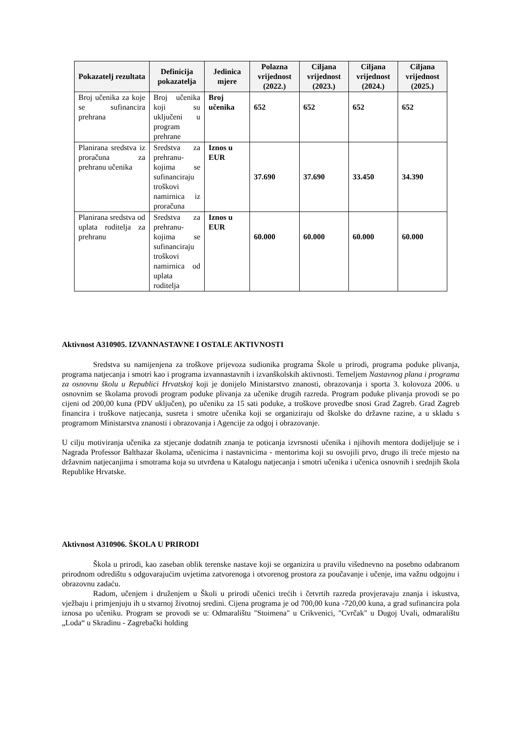| Pokazatelj rezultata | Definicija pokazatelja | Jedinica mjere | Polazna vrijednost (2022.) | Ciljana vrijednost (2023.) | Ciljana vrijednost (2024.) | Ciljana vrijednost (2025.) |
| --- | --- | --- | --- | --- | --- | --- |
| Broj učenika za koje se sufinancira prehrana | Broj učenika koji su uključeni u program prehrane | Broj učenika | 652 | 652 | 652 | 652 |
| Planirana sredstva iz proračuna za prehranu učenika | Sredstva za prehranu- kojima se sufinanciraju troškovi namirnica iz proračuna | Iznos u EUR | 37.690 | 37.690 | 33.450 | 34.390 |
| Planirana sredstva od uplata roditelja za prehranu | Sredstva za prehranu- kojima se sufinanciraju troškovi namirnica od uplata roditelja | Iznos u EUR | 60.000 | 60.000 | 60.000 | 60.000 |
Aktivnost A310905. IZVANNASTAVNE I OSTALE AKTIVNOSTI
Sredstva su namijenjena za troškove prijevoza sudionika programa Škole u prirodi, programa poduke plivanja, programa natjecanja i smotri kao i programa izvannastavnih i izvanškolskih aktivnosti. Temeljem Nastavnog plana i programa za osnovnu školu u Republici Hrvatskoj koji je donijelo Ministarstvo znanosti, obrazovanja i sporta 3. kolovoza 2006. u osnovnim se školama provodi program poduke plivanja za učenike drugih razreda. Program poduke plivanja provodi se po cijeni od 200,00 kuna (PDV uključen), po učeniku za 15 sati poduke, a troškove provedbe snosi Grad Zagreb. Grad Zagreb financira i troškove natjecanja, susreta i smotre učenika koji se organiziraju od školske do državne razine, a u skladu s programom Ministarstva znanosti i obrazovanja i Agencije za odgoj i obrazovanje.
U cilju motiviranja učenika za stjecanje dodatnih znanja te poticanja izvrsnosti učenika i njihovih mentora dodijeljuje se i Nagrada Professor Balthazar školama, učenicima i nastavnicima - mentorima koji su osvojili prvo, drugo ili treće mjesto na državnim natjecanjima i smotrama koja su utvrđena u Katalogu natjecanja i smotri učenika i učenica osnovnih i srednjih škola Republike Hrvatske.
Aktivnost A310906. ŠKOLA U PRIRODI
Škola u prirodi, kao zaseban oblik terenske nastave koji se organizira u pravilu višednevno na posebno odabranom prirodnom odredištu s odgovarajućim uvjetima zatvorenoga i otvorenog prostora za poučavanje i učenje, ima važnu odgojnu i obrazovnu zadaću.
Radom, učenjem i druženjem u Školi u prirodi učenici trećih i četvrtih razreda provjeravaju znanja i iskustva, vježbaju i primjenjuju ih u stvarnoj životnoj sredini. Cijena programa je od 700,00 kuna -720,00 kuna, a grad sufinancira pola iznosa po učeniku. Program se provodi se u: Odmaralištu "Stoimena" u Crikvenici, "Cvrčak" u Dugoj Uvali, odmaralištu „Loda“ u Skradinu - Zagrebački holding